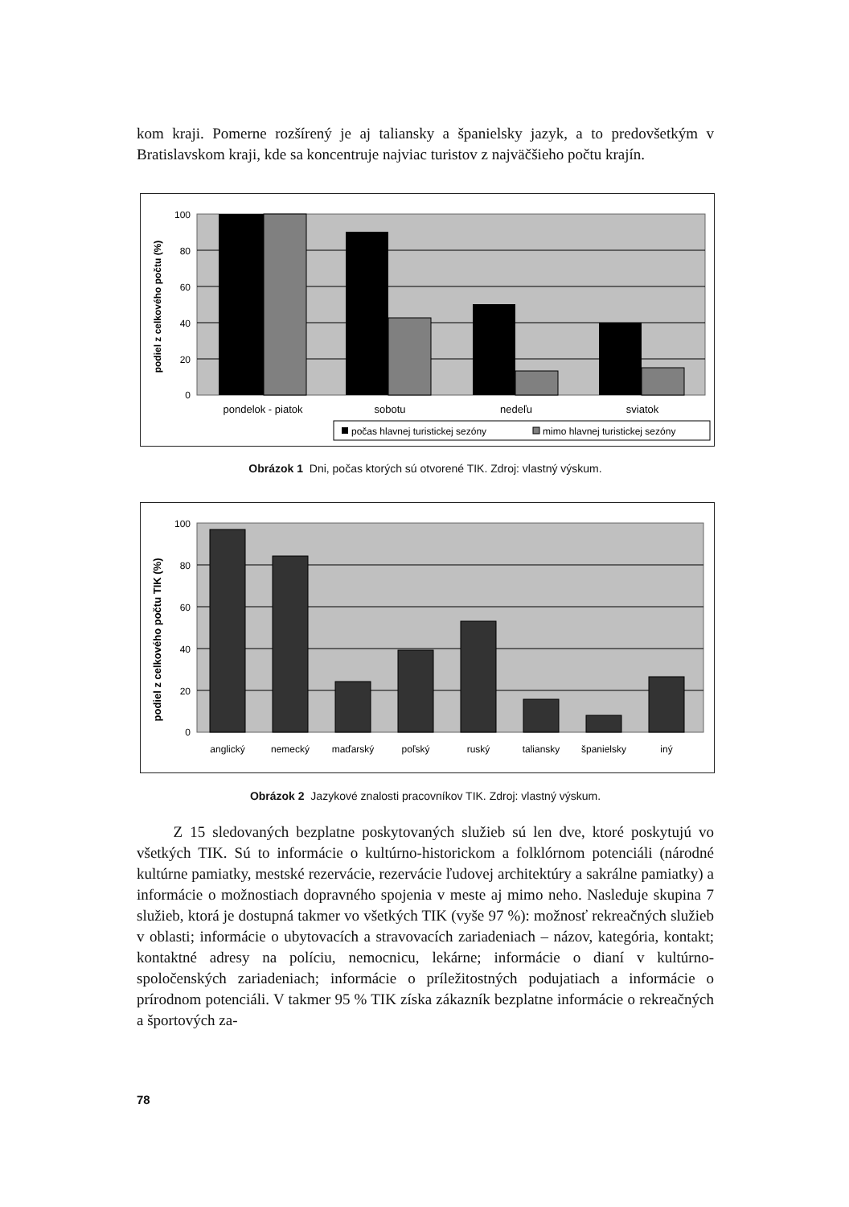kom kraji. Pomerne rozšírený je aj taliansky a španielsky jazyk, a to predovšetkým v Bratislavskom kraji, kde sa koncentruje najviac turistov z najväčšieho počtu krajín.
100
80
60
40
20
0
podiel z celkového počtu (%)
pondelok - piatok
sobotu
nedeľu
sviatok
počas hlavnej turistickej sezóny
mimo hlavnej turistickej sezóny
Obrázok 1 Dni, počas ktorých sú otvorené TIK. Zdroj: vlastný výskum.
100
80
60
40
20
0
podiel z celkového počtu TIK (%)
anglický
nemecký
maďarský
poľský
ruský
taliansky
španielsky
iný
Obrázok 2 Jazykové znalosti pracovníkov TIK. Zdroj: vlastný výskum.
Z 15 sledovaných bezplatne poskytovaných služieb sú len dve, ktoré poskytujú vo všetkých TIK. Sú to informácie o kultúrno-historickom a folklórnom potenciáli (národné kultúrne pamiatky, mestské rezervácie, rezervácie ľudovej architektúry a sakrálne pamiatky) a informácie o možnostiach dopravného spojenia v meste aj mimo neho. Nasleduje skupina 7 služieb, ktorá je dostupná takmer vo všetkých TIK (vyše 97 %): možnosť rekreačných služieb v oblasti; informácie o ubytovacích a stravovacích zariadeniach – názov, kategória, kontakt; kontaktné adresy na políciu, nemocnicu, lekárne; informácie o dianí v kultúrno-spoločenských zariadeniach; informácie o príležitostných podujatiach a informácie o prírodnom potenciáli. V takmer 95 % TIK získa zákazník bezplatne informácie o rekreačných a športových za-
78